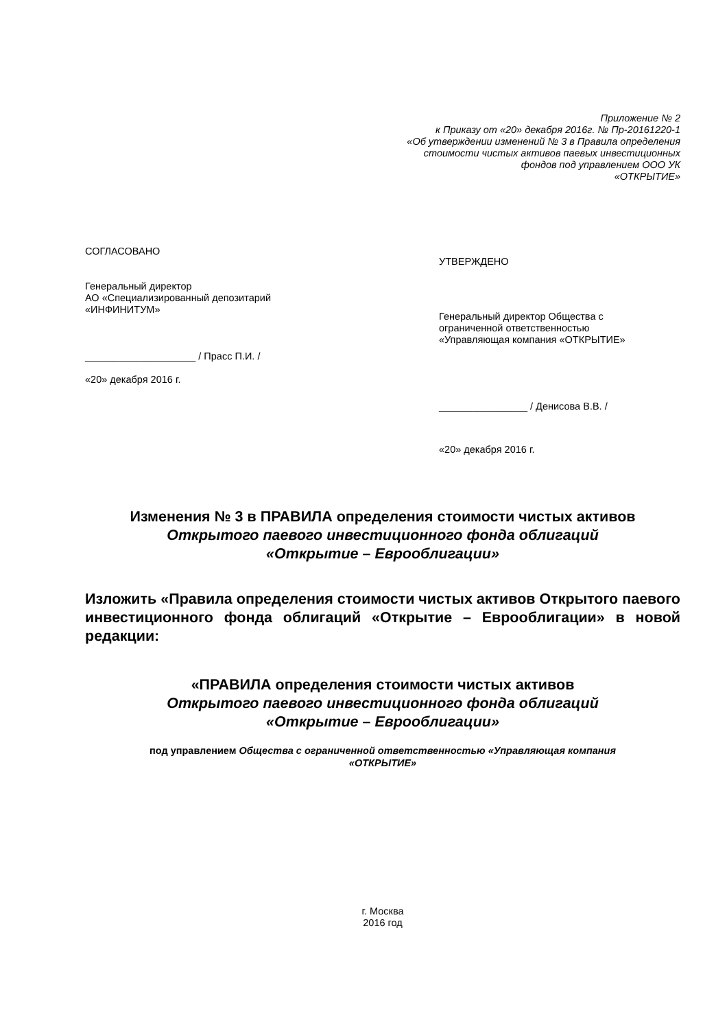Приложение № 2
к Приказу от «20» декабря 2016г. № Пр-20161220-1
«Об утверждении изменений № 3 в Правила определения
стоимости чистых активов паевых инвестиционных
фондов под управлением ООО УК
«ОТКРЫТИЕ»
СОГЛАСОВАНО
Генеральный директор
АО «Специализированный депозитарий
«ИНФИНИТУМ»
____________________ / Прасс П.И. /
«20» декабря 2016 г.
УТВЕРЖДЕНО
Генеральный директор Общества с
ограниченной ответственностью
«Управляющая компания «ОТКРЫТИЕ»
________________ / Денисова В.В. /
«20» декабря 2016 г.
Изменения № 3 в ПРАВИЛА определения стоимости чистых активов
Открытого паевого инвестиционного фонда облигаций
«Открытие – Еврооблигации»
Изложить «Правила определения стоимости чистых активов Открытого паевого инвестиционного фонда облигаций «Открытие – Еврооблигации» в новой редакции:
«ПРАВИЛА определения стоимости чистых активов
Открытого паевого инвестиционного фонда облигаций
«Открытие – Еврооблигации»
под управлением Общества с ограниченной ответственностью «Управляющая компания
«ОТКРЫТИЕ»
г. Москва
2016 год